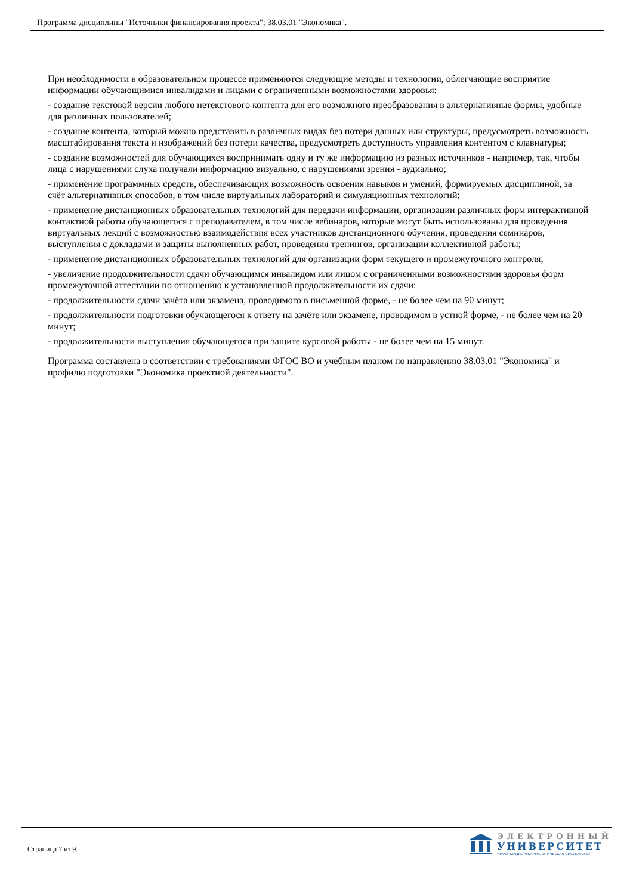Программа дисциплины "Источники финансирования проекта"; 38.03.01 "Экономика".
При необходимости в образовательном процессе применяются следующие методы и технологии, облегчающие восприятие информации обучающимися инвалидами и лицами с ограниченными возможностями здоровья:
- создание текстовой версии любого нетекстового контента для его возможного преобразования в альтернативные формы, удобные для различных пользователей;
- создание контента, который можно представить в различных видах без потери данных или структуры, предусмотреть возможность масштабирования текста и изображений без потери качества, предусмотреть доступность управления контентом с клавиатуры;
- создание возможностей для обучающихся воспринимать одну и ту же информацию из разных источников - например, так, чтобы лица с нарушениями слуха получали информацию визуально, с нарушениями зрения - аудиально;
- применение программных средств, обеспечивающих возможность освоения навыков и умений, формируемых дисциплиной, за счёт альтернативных способов, в том числе виртуальных лабораторий и симуляционных технологий;
- применение дистанционных образовательных технологий для передачи информации, организации различных форм интерактивной контактной работы обучающегося с преподавателем, в том числе вебинаров, которые могут быть использованы для проведения виртуальных лекций с возможностью взаимодействия всех участников дистанционного обучения, проведения семинаров, выступления с докладами и защиты выполненных работ, проведения тренингов, организации коллективной работы;
- применение дистанционных образовательных технологий для организации форм текущего и промежуточного контроля;
- увеличение продолжительности сдачи обучающимся инвалидом или лицом с ограниченными возможностями здоровья форм промежуточной аттестации по отношению к установленной продолжительности их сдачи:
- продолжительности сдачи зачёта или экзамена, проводимого в письменной форме, - не более чем на 90 минут;
- продолжительности подготовки обучающегося к ответу на зачёте или экзамене, проводимом в устной форме, - не более чем на 20 минут;
- продолжительности выступления обучающегося при защите курсовой работы - не более чем на 15 минут.
Программа составлена в соответствии с требованиями ФГОС ВО и учебным планом по направлению 38.03.01 "Экономика" и профилю подготовки "Экономика проектной деятельности".
Страница 7 из 9.
ЭЛЕКТРОННЫЙ
УНИВЕРСИТЕТ
ИНФОРМАЦИОННО-АНАЛИТИЧЕСКАЯ СИСТЕМА КФУ